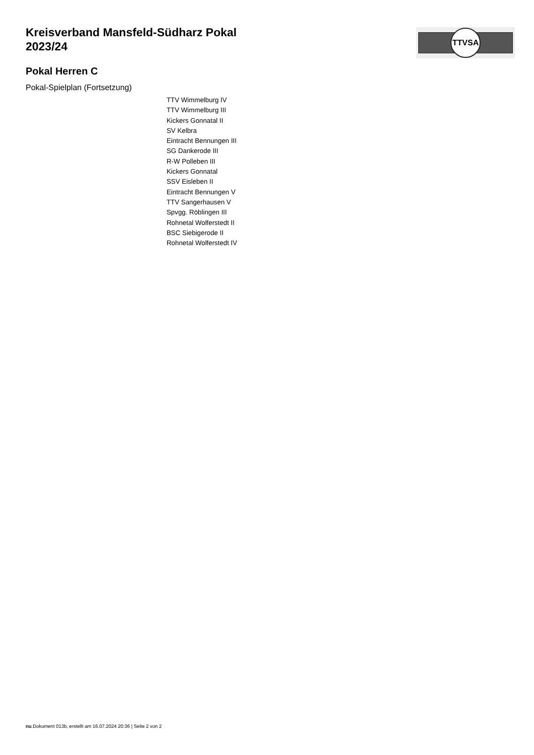Kreisverband Mansfeld-Südharz Pokal 2023/24
TTVSA
Pokal Herren C
Pokal-Spielplan (Fortsetzung)
TTV Wimmelburg IV
TTV Wimmelburg III
Kickers Gonnatal II
SV Kelbra
Eintracht Bennungen III
SG Dankerode III
R-W Polleben III
Kickers Gonnatal
SSV Eisleben II
Eintracht Bennungen V
TTV Sangerhausen V
Spvgg. Röblingen III
Rohnetal Wolferstedt II
BSC Siebigerode II
Rohnetal Wolferstedt IV
nu.Dokument 013b, erstellt am 16.07.2024 20:36 | Seite 2 von 2